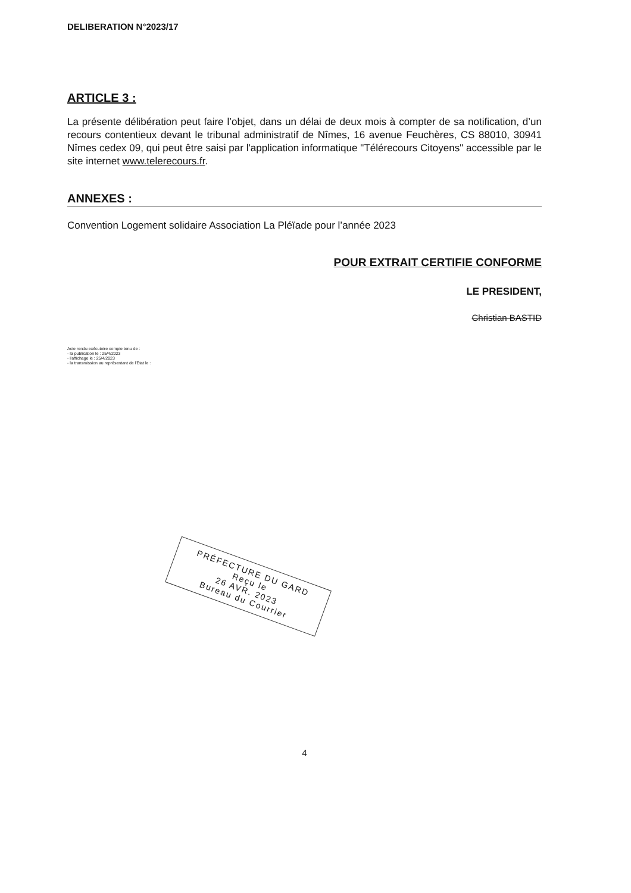DELIBERATION N°2023/17
ARTICLE 3 :
La présente délibération peut faire l’objet, dans un délai de deux mois à compter de sa notification, d’un recours contentieux devant le tribunal administratif de Nîmes, 16 avenue Feuchères, CS 88010, 30941 Nîmes cedex 09, qui peut être saisi par l'application informatique "Télérecours Citoyens" accessible par le site internet www.telerecours.fr.
ANNEXES :
Convention Logement solidaire Association La Pléïade pour l’année 2023
POUR EXTRAIT CERTIFIE CONFORME
LE PRESIDENT,
Christian BASTID
Acte rendu exécutoire compte tenu de :
- la publication le : 25/4/2023
- l'affichage le : 25/4/2023
- la transmission au représentant de l'État le :
PRÉFECTURE DU GARD
Reçu le
26 AVR. 2023
Bureau du Courrier
4